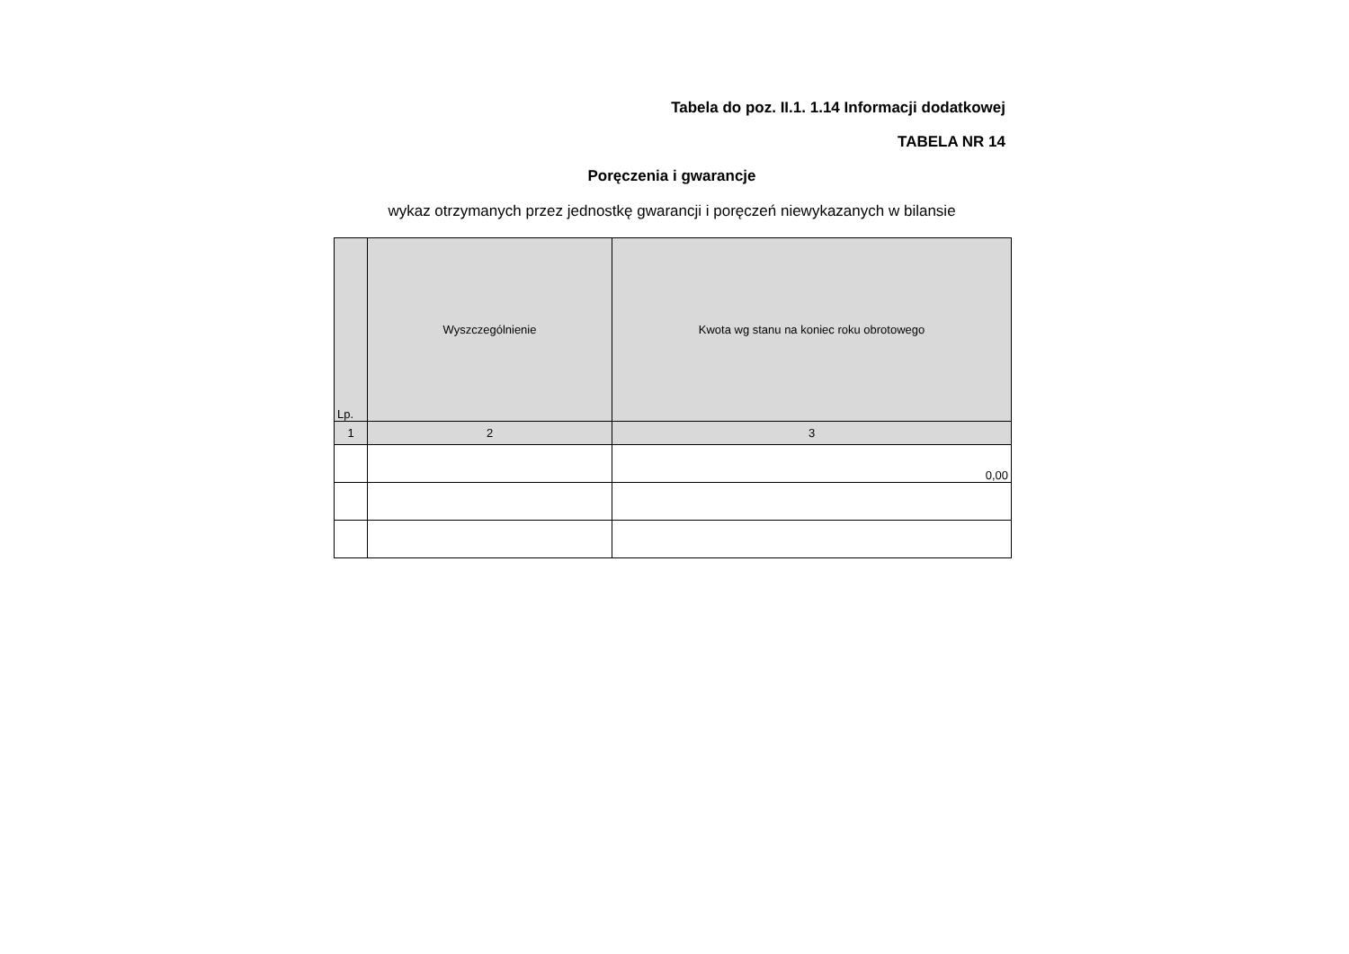Tabela do poz. II.1. 1.14 Informacji dodatkowej
TABELA NR 14
Poręczenia i gwarancje
wykaz otrzymanych przez jednostkę gwarancji i poręczeń niewykazanych w bilansie
| Lp. | Wyszczególnienie | Kwota wg stanu na koniec roku obrotowego |
| --- | --- | --- |
| 1 | 2 | 3 |
| | | 0,00 |